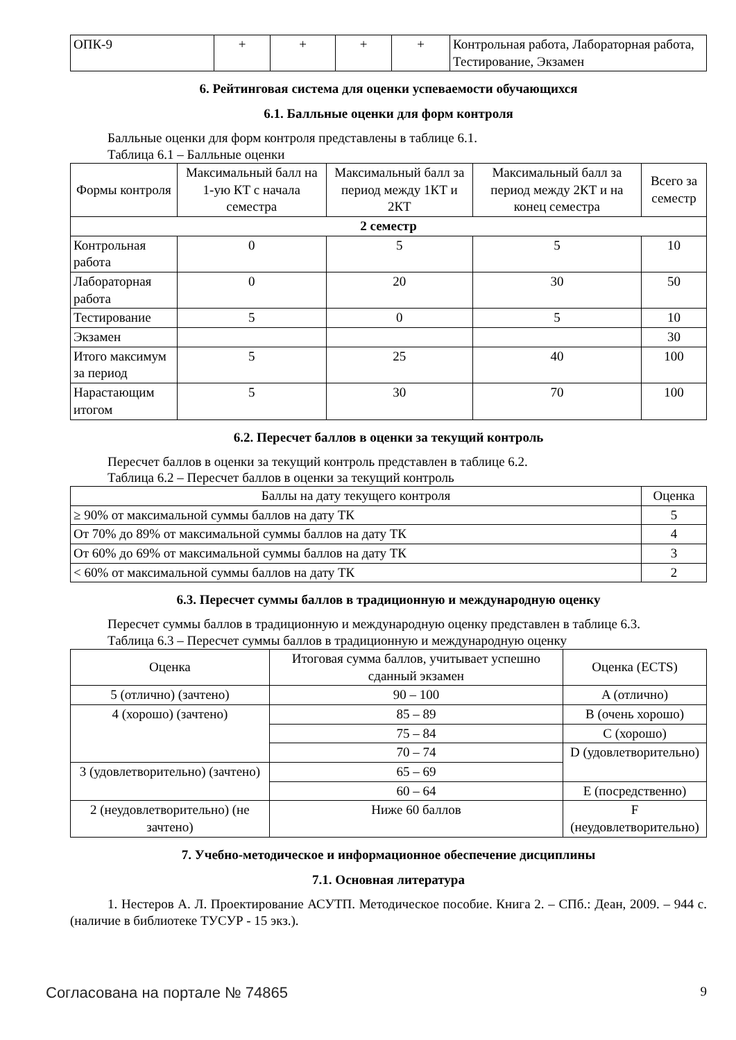| ОПК-9 | + | + | + | + | Контрольная работа, Лабораторная работа, Тестирование, Экзамен |
6. Рейтинговая система для оценки успеваемости обучающихся
6.1. Балльные оценки для форм контроля
Балльные оценки для форм контроля представлены в таблице 6.1.
Таблица 6.1 – Балльные оценки
| Формы контроля | Максимальный балл на 1-ую КТ с начала семестра | Максимальный балл за период между 1КТ и 2КТ | Максимальный балл за период между 2КТ и на конец семестра | Всего за семестр |
| --- | --- | --- | --- | --- |
| 2 семестр | | | | |
| Контрольная работа | 0 | 5 | 5 | 10 |
| Лабораторная работа | 0 | 20 | 30 | 50 |
| Тестирование | 5 | 0 | 5 | 10 |
| Экзамен | | | | 30 |
| Итого максимум за период | 5 | 25 | 40 | 100 |
| Нарастающим итогом | 5 | 30 | 70 | 100 |
6.2. Пересчет баллов в оценки за текущий контроль
Пересчет баллов в оценки за текущий контроль представлен в таблице 6.2.
Таблица 6.2 – Пересчет баллов в оценки за текущий контроль
| Баллы на дату текущего контроля | Оценка |
| --- | --- |
| ≥ 90% от максимальной суммы баллов на дату ТК | 5 |
| От 70% до 89% от максимальной суммы баллов на дату ТК | 4 |
| От 60% до 69% от максимальной суммы баллов на дату ТК | 3 |
| < 60% от максимальной суммы баллов на дату ТК | 2 |
6.3. Пересчет суммы баллов в традиционную и международную оценку
Пересчет суммы баллов в традиционную и международную оценку представлен в таблице 6.3.
Таблица 6.3 – Пересчет суммы баллов в традиционную и международную оценку
| Оценка | Итоговая сумма баллов, учитывает успешно сданный экзамен | Оценка (ECTS) |
| --- | --- | --- |
| 5 (отлично) (зачтено) | 90 – 100 | A (отлично) |
| 4 (хорошо) (зачтено) | 85 – 89 | B (очень хорошо) |
| | 75 – 84 | C (хорошо) |
| | 70 – 74 | D (удовлетворительно) |
| 3 (удовлетворительно) (зачтено) | 65 – 69 | |
| | 60 – 64 | E (посредственно) |
| 2 (неудовлетворительно) (не зачтено) | Ниже 60 баллов | F (неудовлетворительно) |
7. Учебно-методическое и информационное обеспечение дисциплины
7.1. Основная литература
1. Нестеров А. Л. Проектирование АСУТП. Методическое пособие. Книга 2. – СПб.: Деан, 2009. – 944 с. (наличие в библиотеке ТУСУР - 15 экз.).
Согласована на портале № 74865 9